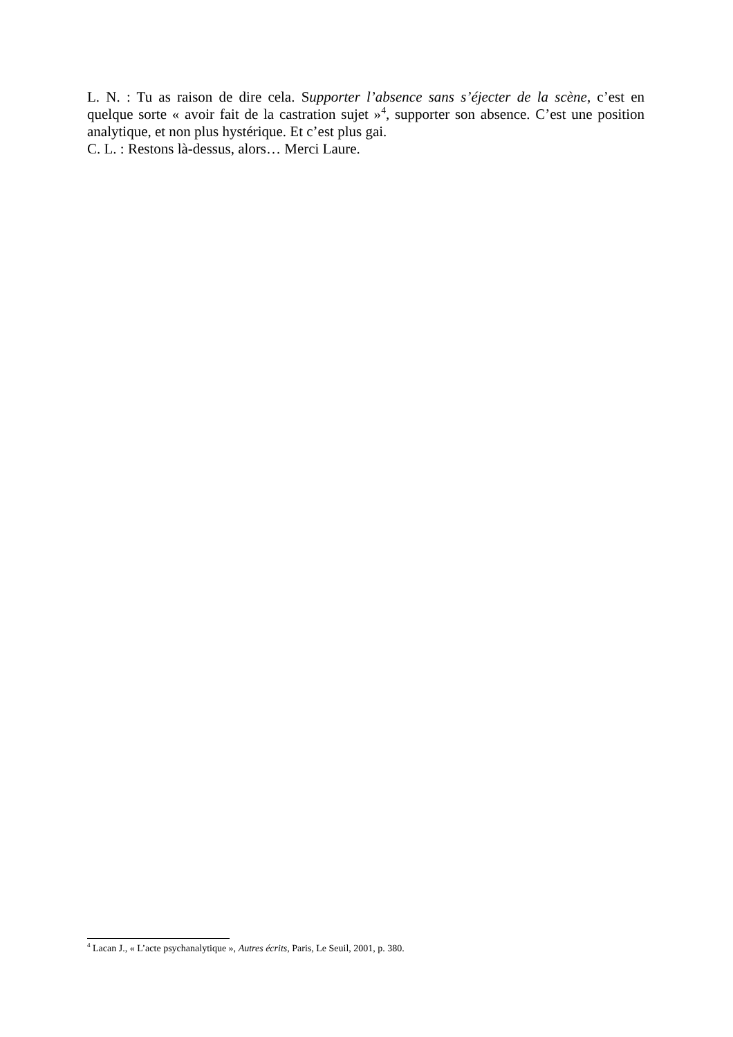L. N. : Tu as raison de dire cela. Supporter l’absence sans s’éjecter de la scène, c’est en quelque sorte « avoir fait de la castration sujet »<sup>4</sup>, supporter son absence. C’est une position analytique, et non plus hystérique. Et c’est plus gai.
C. L. : Restons là-dessus, alors… Merci Laure.
<sup>4</sup> Lacan J., « L’acte psychanalytique », Autres écrits, Paris, Le Seuil, 2001, p. 380.